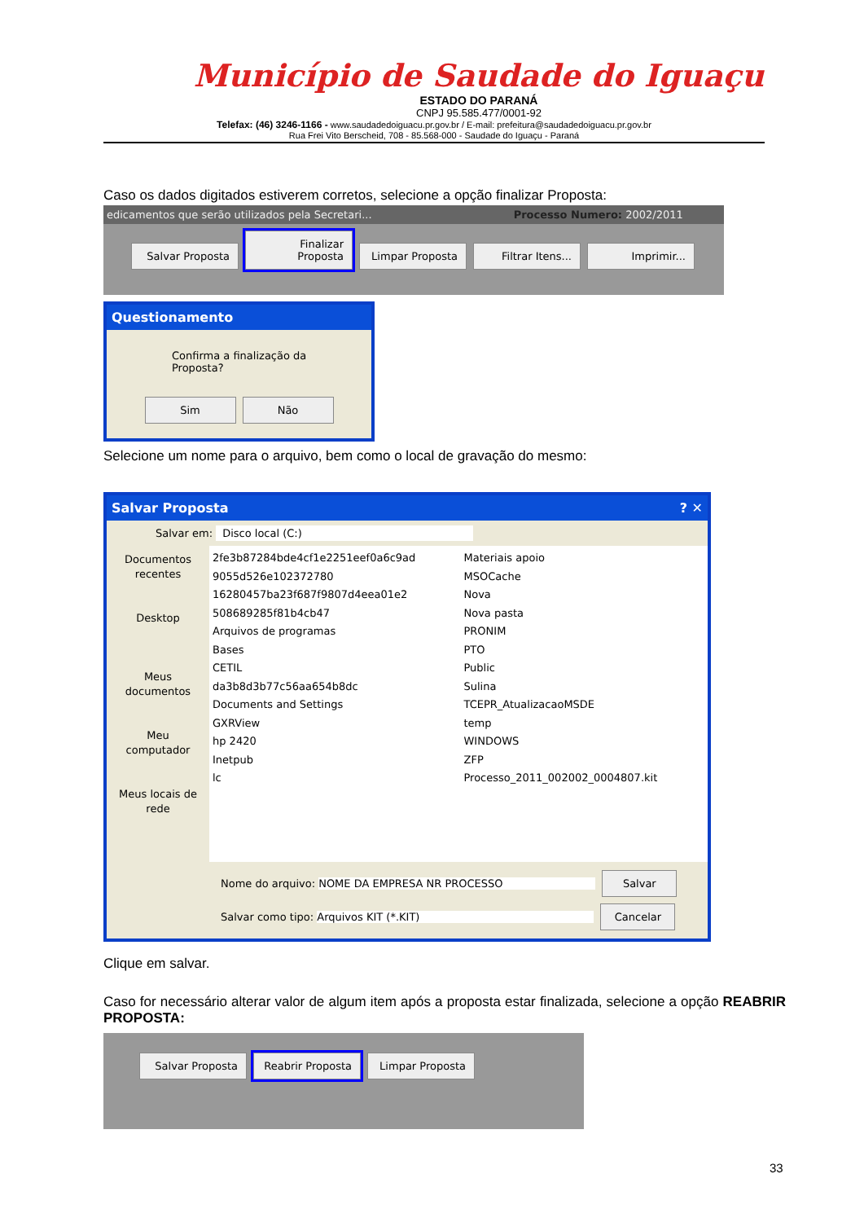Município de Saudade do Iguaçu
ESTADO DO PARANÁ
CNPJ 95.585.477/0001-92
Telefax: (46) 3246-1166 - www.saudadedoiguacu.pr.gov.br / E-mail: prefeitura@saudadedoiguacu.pr.gov.br
Rua Frei Vito Berscheid, 708 - 85.568-000 - Saudade do Iguaçu - Paraná
Caso os dados digitados estiverem corretos, selecione a opção finalizar Proposta:
edicamentos que serão utilizados pela Secretari... Processo Numero: 2002/2011
Salvar Proposta Finalizar Proposta Limpar Proposta Filtrar Itens... Imprimir...
Questionamento
Confirma a finalização da Proposta?
Sim Não
Selecione um nome para o arquivo, bem como o local de gravação do mesmo:
Salvar Proposta ? ✕
Salvar em: Disco local (C:)
Documentos recentes
Desktop
Meus documentos
Meu computador
Meus locais de rede
2fe3b87284bde4cf1e2251eef0a6c9ad
9055d526e102372780
16280457ba23f687f9807d4eea01e2
508689285f81b4cb47
Arquivos de programas
Bases
CETIL
da3b8d3b77c56aa654b8dc
Documents and Settings
GXRView
hp 2420
Inetpub
lc
Materiais apoio
MSOCache
Nova
Nova pasta
PRONIM
PTO
Public
Sulina
TCEPR_AtualizacaoMSDE
temp
WINDOWS
ZFP
Processo_2011_002002_0004807.kit
Nome do arquivo: NOME DA EMPRESA NR PROCESSO Salvar
Salvar como tipo: Arquivos KIT (*.KIT) Cancelar
Clique em salvar.
Caso for necessário alterar valor de algum item após a proposta estar finalizada, selecione a opção REABRIR PROPOSTA:
Salvar Proposta Reabrir Proposta Limpar Proposta
33